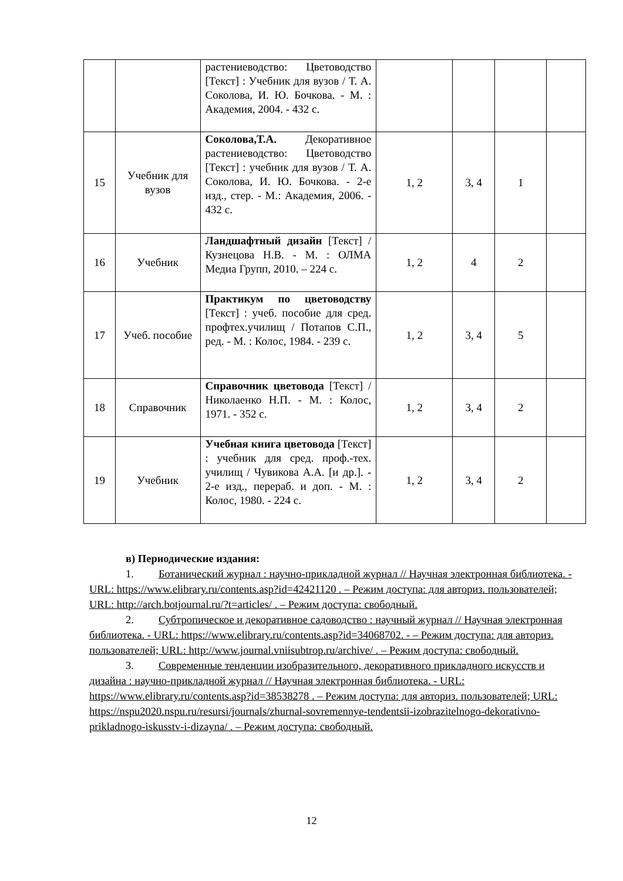| | | растениеводство: Цветоводство [Текст] : Учебник для вузов / Т. А. Соколова, И. Ю. Бочкова. - М. : Академия, 2004. - 432 с. | | | | |
| 15 | Учебник для вузов | Соколова,Т.А. Декоративное растениеводство: Цветоводство [Текст] : учебник для вузов / Т. А. Соколова, И. Ю. Бочкова. - 2-е изд., стер. - М.: Академия, 2006. - 432 с. | 1, 2 | 3, 4 | 1 | |
| 16 | Учебник | Ландшафтный дизайн [Текст] / Кузнецова Н.В. - М. : ОЛМА Медиа Групп, 2010. – 224 с. | 1, 2 | 4 | 2 | |
| 17 | Учеб. пособие | Практикум по цветоводству [Текст] : учеб. пособие для сред. профтех.училищ / Потапов С.П., ред. - М. : Колос, 1984. - 239 с. | 1, 2 | 3, 4 | 5 | |
| 18 | Справочник | Справочник цветовода [Текст] / Николаенко Н.П. - М. : Колос, 1971. - 352 с. | 1, 2 | 3, 4 | 2 | |
| 19 | Учебник | Учебная книга цветовода [Текст] : учебник для сред. проф.-тех. училищ / Чувикова А.А. [и др.]. - 2-е изд., перераб. и доп. - М. : Колос, 1980. - 224 с. | 1, 2 | 3, 4 | 2 | |
в) Периодические издания:
1. Ботанический журнал : научно-прикладной журнал // Научная электронная библиотека. - URL: https://www.elibrary.ru/contents.asp?id=42421120 . – Режим доступа: для авториз. пользователей; URL: http://arch.botjournal.ru/?t=articles/ . – Режим доступа: свободный.
2. Субтропическое и декоративное садоводство : научный журнал // Научная электронная библиотека. - URL: https://www.elibrary.ru/contents.asp?id=34068702. - – Режим доступа: для авториз. пользователей; URL: http://www.journal.vniisubtrop.ru/archive/ . – Режим доступа: свободный.
3. Современные тенденции изобразительного, декоративного прикладного искусств и дизайна : научно-прикладной журнал // Научная электронная библиотека. - URL: https://www.elibrary.ru/contents.asp?id=38538278 . – Режим доступа: для авториз. пользователей; URL: https://nspu2020.nspu.ru/resursi/journals/zhurnal-sovremennye-tendentsii-izobrazitelnogo-dekorativno-prikladnogo-iskusstv-i-dizayna/ . – Режим доступа: свободный.
12